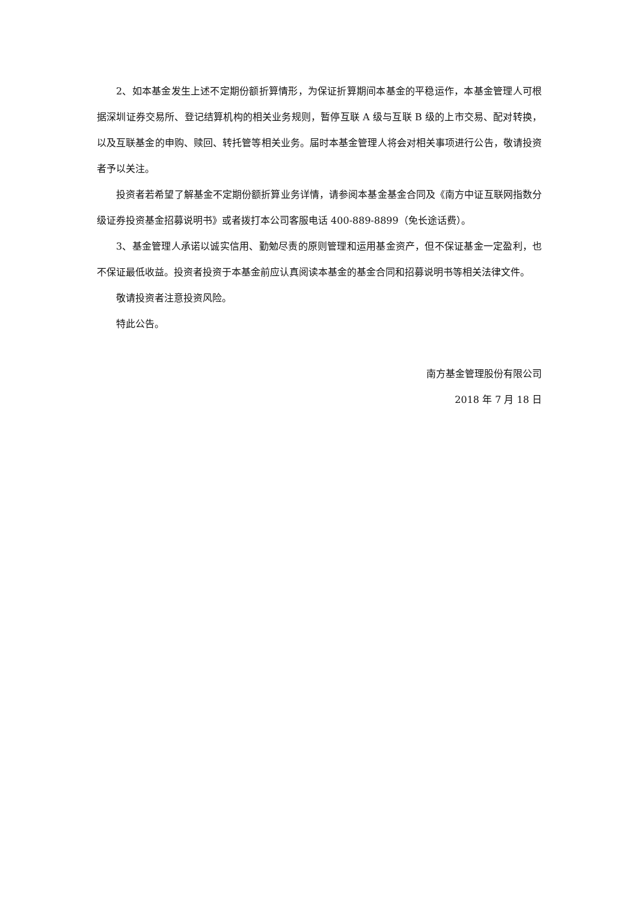2、如本基金发生上述不定期份额折算情形，为保证折算期间本基金的平稳运作，本基金管理人可根据深圳证券交易所、登记结算机构的相关业务规则，暂停互联 A 级与互联 B 级的上市交易、配对转换，以及互联基金的申购、赎回、转托管等相关业务。届时本基金管理人将会对相关事项进行公告，敬请投资者予以关注。
投资者若希望了解基金不定期份额折算业务详情，请参阅本基金基金合同及《南方中证互联网指数分级证券投资基金招募说明书》或者拨打本公司客服电话 400-889-8899（免长途话费）。
3、基金管理人承诺以诚实信用、勤勉尽责的原则管理和运用基金资产，但不保证基金一定盈利，也不保证最低收益。投资者投资于本基金前应认真阅读本基金的基金合同和招募说明书等相关法律文件。
敬请投资者注意投资风险。
特此公告。
南方基金管理股份有限公司
2018 年 7 月 18 日